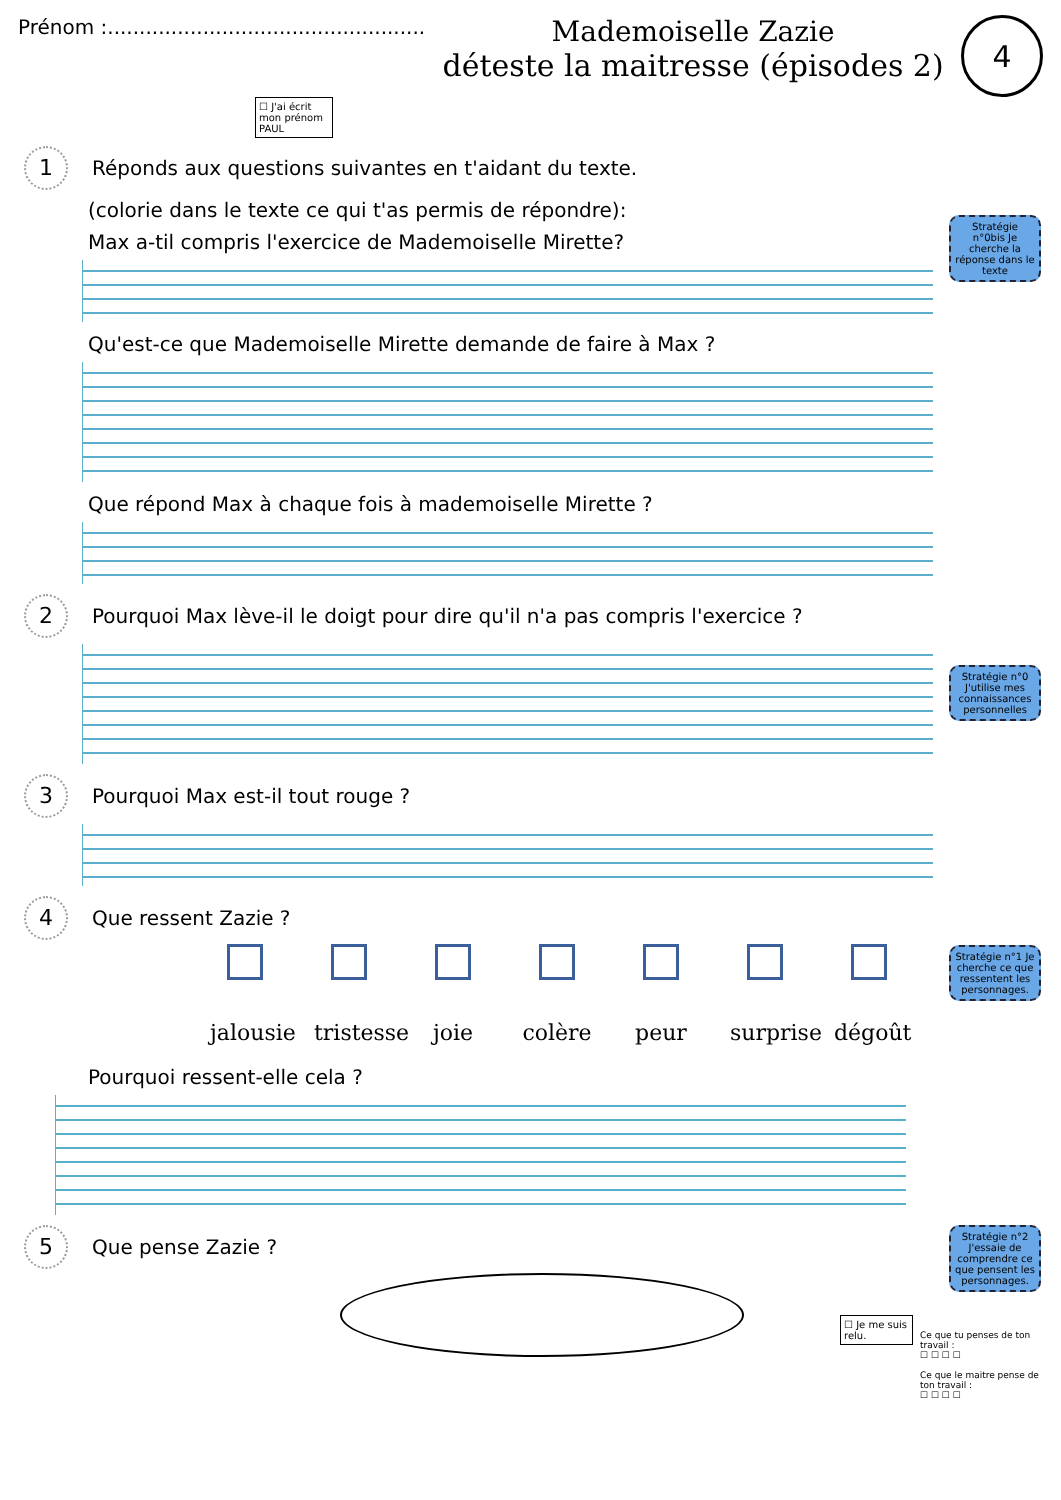Prénom :..................................................
Mademoiselle Zazie
déteste la maitresse (épisodes 2)
4
☐ J'ai écrit mon prénom PAUL
1 Réponds aux questions suivantes en t'aidant du texte.
(colorie dans le texte ce qui t'as permis de répondre):
Stratégie n°0bis Je cherche la réponse dans le texte
Max a-til compris l'exercice de Mademoiselle Mirette?
Qu'est-ce que Mademoiselle Mirette demande de faire à Max ?
Que répond Max à chaque fois à mademoiselle Mirette ?
2 Pourquoi Max lève-il le doigt pour dire qu'il n'a pas compris l'exercice ?
Stratégie n°0 J'utilise mes connaissances personnelles
3 Pourquoi Max est-il tout rouge ?
4 Que ressent Zazie ?
Stratégie n°1 Je cherche ce que ressentent les personnages.
jalousie
tristesse
joie colère
peur surprise
dégoût
Pourquoi ressent-elle cela ?
Stratégie n°2 J'essaie de comprendre ce que pensent les personnages.
5 Que pense Zazie ?
☐ Je me suis relu.
Ce que tu penses de ton travail :
☐ ☐ ☐ ☐
Ce que le maitre pense de ton travail :
☐ ☐ ☐ ☐